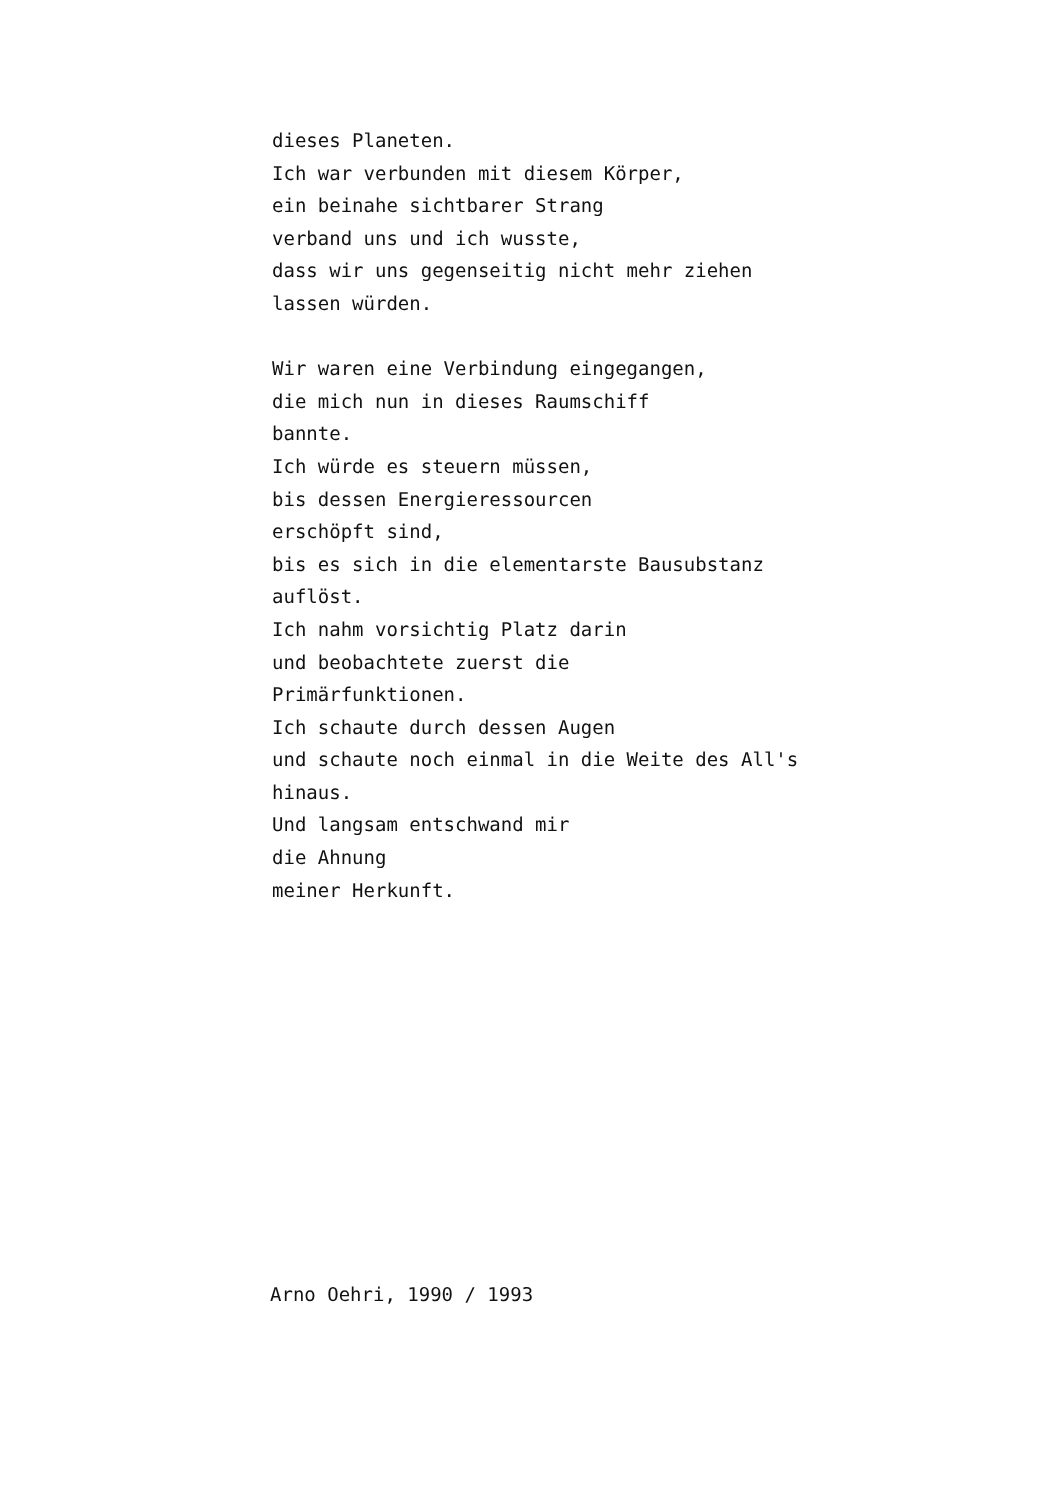dieses Planeten.
Ich war verbunden mit diesem Körper,
ein beinahe sichtbarer Strang
verband uns und ich wusste,
dass wir uns gegenseitig nicht mehr ziehen
lassen würden.
Wir waren eine Verbindung eingegangen,
die mich nun in dieses Raumschiff
bannte.
Ich würde es steuern müssen,
bis dessen Energieressourcen
erschöpft sind,
bis es sich in die elementarste Bausubstanz
auflöst.
Ich nahm vorsichtig Platz darin
und beobachtete zuerst die
Primärfunktionen.
Ich schaute durch dessen Augen
und schaute noch einmal in die Weite des All's
hinaus.
Und langsam entschwand mir
die Ahnung
meiner Herkunft.
Arno Oehri, 1990 / 1993